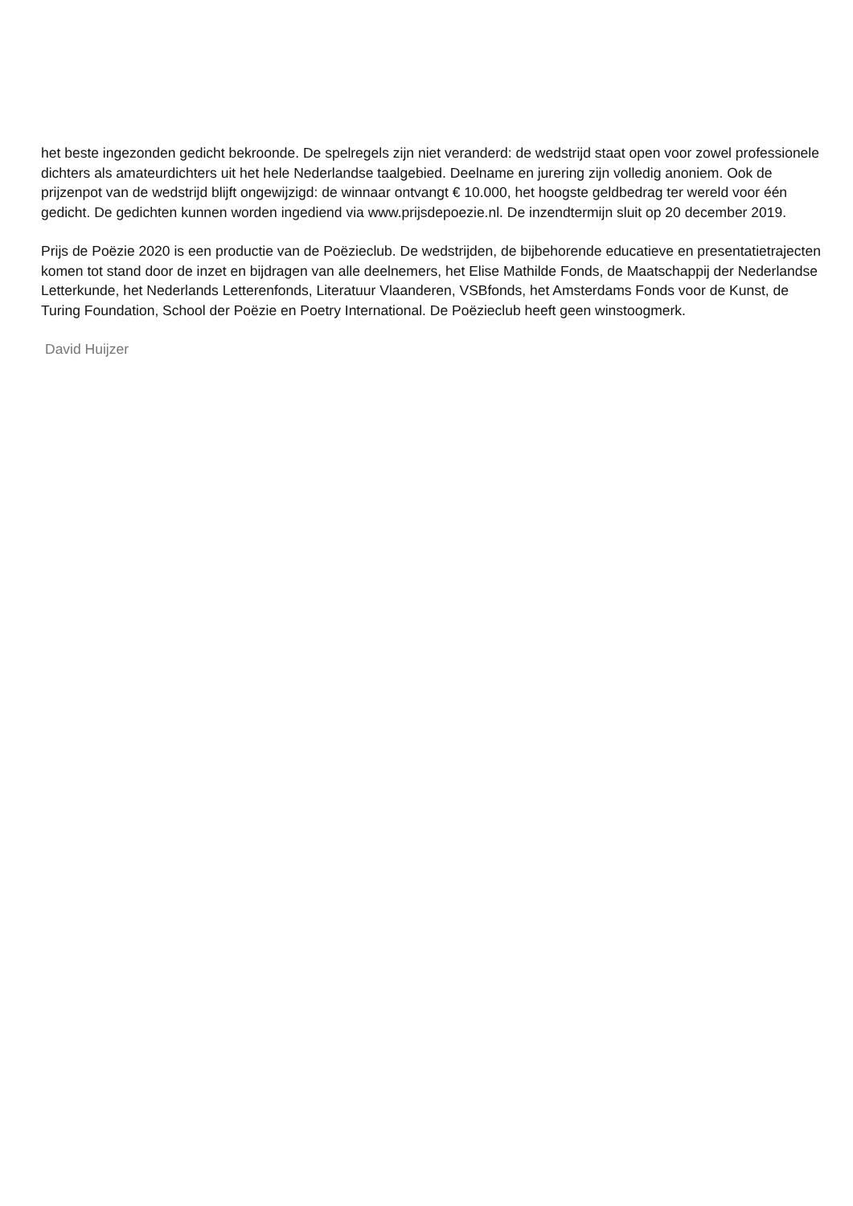het beste ingezonden gedicht bekroonde. De spelregels zijn niet veranderd: de wedstrijd staat open voor zowel professionele dichters als amateurdichters uit het hele Nederlandse taalgebied. Deelname en jurering zijn volledig anoniem. Ook de prijzenpot van de wedstrijd blijft ongewijzigd: de winnaar ontvangt € 10.000, het hoogste geldbedrag ter wereld voor één gedicht. De gedichten kunnen worden ingediend via www.prijsdepoezie.nl. De inzendtermijn sluit op 20 december 2019.
Prijs de Poëzie 2020 is een productie van de Poëzieclub. De wedstrijden, de bijbehorende educatieve en presentatietrajecten komen tot stand door de inzet en bijdragen van alle deelnemers, het Elise Mathilde Fonds, de Maatschappij der Nederlandse Letterkunde, het Nederlands Letterenfonds, Literatuur Vlaanderen, VSBfonds, het Amsterdams Fonds voor de Kunst, de Turing Foundation, School der Poëzie en Poetry International. De Poëzieclub heeft geen winstoogmerk.
David Huijzer